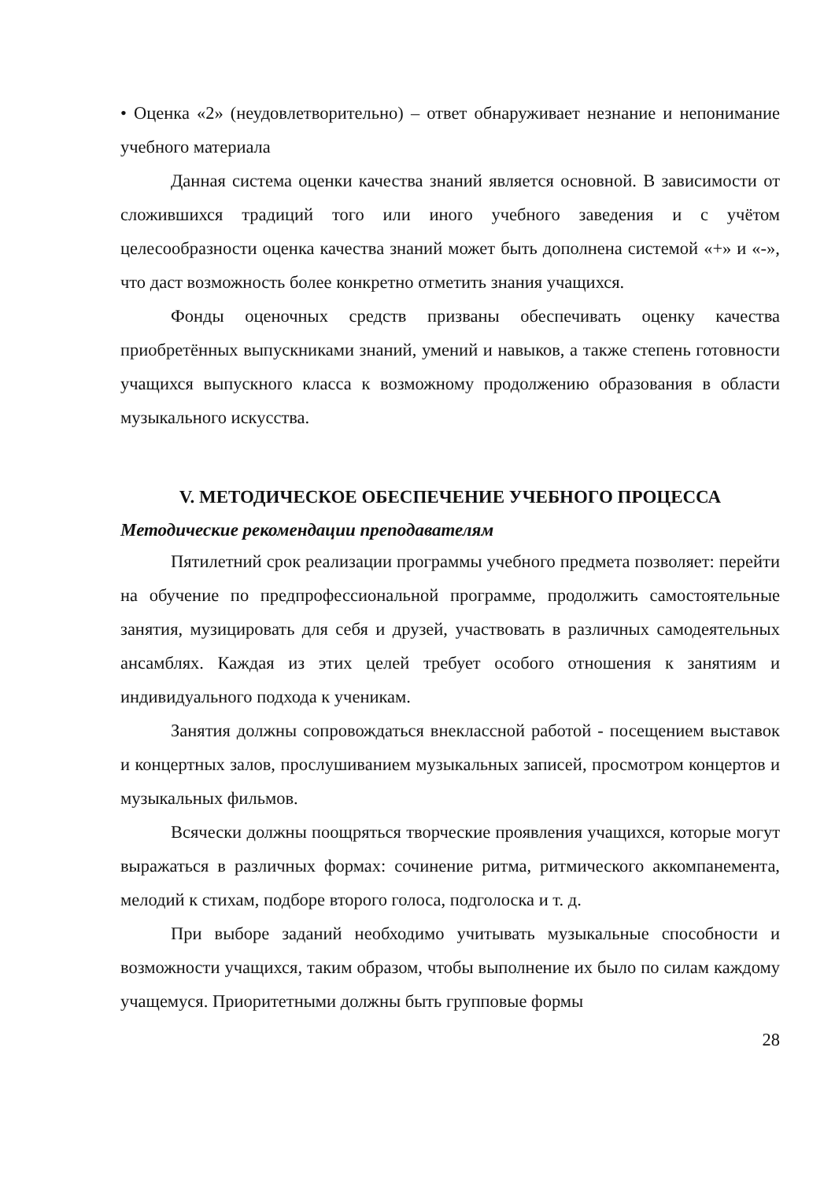• Оценка «2» (неудовлетворительно) – ответ обнаруживает незнание и непонимание учебного материала
Данная система оценки качества знаний является основной. В зависимости от сложившихся традиций того или иного учебного заведения и с учётом целесообразности оценка качества знаний может быть дополнена системой «+» и «-», что даст возможность более конкретно отметить знания учащихся.
Фонды оценочных средств призваны обеспечивать оценку качества приобретённых выпускниками знаний, умений и навыков, а также степень готовности учащихся выпускного класса к возможному продолжению образования в области музыкального искусства.
V. МЕТОДИЧЕСКОЕ ОБЕСПЕЧЕНИЕ УЧЕБНОГО ПРОЦЕССА
Методические рекомендации преподавателям
Пятилетний срок реализации программы учебного предмета позволяет: перейти на обучение по предпрофессиональной программе, продолжить самостоятельные занятия, музицировать для себя и друзей, участвовать в различных самодеятельных ансамблях. Каждая из этих целей требует особого отношения к занятиям и индивидуального подхода к ученикам.
Занятия должны сопровождаться внеклассной работой - посещением выставок и концертных залов, прослушиванием музыкальных записей, просмотром концертов и музыкальных фильмов.
Всячески должны поощряться творческие проявления учащихся, которые могут выражаться в различных формах: сочинение ритма, ритмического аккомпанемента, мелодий к стихам, подборе второго голоса, подголоска и т. д.
При выборе заданий необходимо учитывать музыкальные способности и возможности учащихся, таким образом, чтобы выполнение их было по силам каждому учащемуся. Приоритетными должны быть групповые формы
28